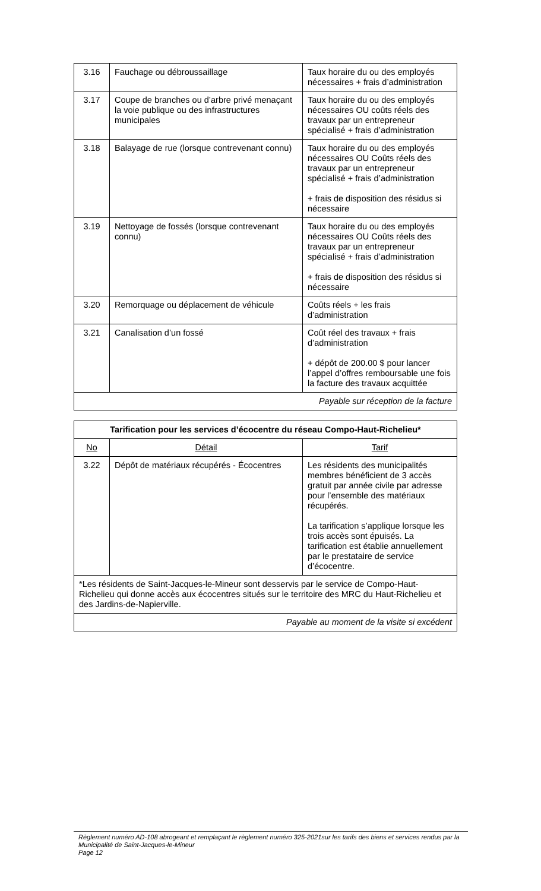| 3.16 | Fauchage ou débroussaillage | Taux horaire du ou des employés nécessaires + frais d’administration |
| 3.17 | Coupe de branches ou d’arbre privé menaçant la voie publique ou des infrastructures municipales | Taux horaire du ou des employés nécessaires OU coûts réels des travaux par un entrepreneur spécialisé + frais d’administration |
| 3.18 | Balayage de rue (lorsque contrevenant connu) | Taux horaire du ou des employés nécessaires OU Coûts réels des travaux par un entrepreneur spécialisé + frais d’administration + frais de disposition des résidus si nécessaire |
| 3.19 | Nettoyage de fossés (lorsque contrevenant connu) | Taux horaire du ou des employés nécessaires OU Coûts réels des travaux par un entrepreneur spécialisé + frais d’administration + frais de disposition des résidus si nécessaire |
| 3.20 | Remorquage ou déplacement de véhicule | Coûts réels + les frais d’administration |
| 3.21 | Canalisation d’un fossé | Coût réel des travaux + frais d’administration + dépôt de 200.00 $ pour lancer l’appel d’offres remboursable une fois la facture des travaux acquittée |
| Payable sur réception de la facture | | |
| Tarification pour les services d’écocentre du réseau Compo-Haut-Richelieu* | | |
| --- | --- | --- |
| No | Détail | Tarif |
| 3.22 | Dépôt de matériaux récupérés - Écocentres | Les résidents des municipalités membres bénéficient de 3 accès gratuit par année civile par adresse pour l’ensemble des matériaux récupérés. La tarification s’applique lorsque les trois accès sont épuisés. La tarification est établie annuellement par le prestataire de service d’écocentre. |
| *Les résidents de Saint-Jacques-le-Mineur sont desservis par le service de Compo-Haut-Richelieu qui donne accès aux écocentres situés sur le territoire des MRC du Haut-Richelieu et des Jardins-de-Napierville. | | |
| Payable au moment de la visite si excédent | | |
Règlement numéro AD-108 abrogeant et remplaçant le règlement numéro 325-2021sur les tarifs des biens et services rendus par la Municipalité de Saint-Jacques-le-Mineur
Page 12